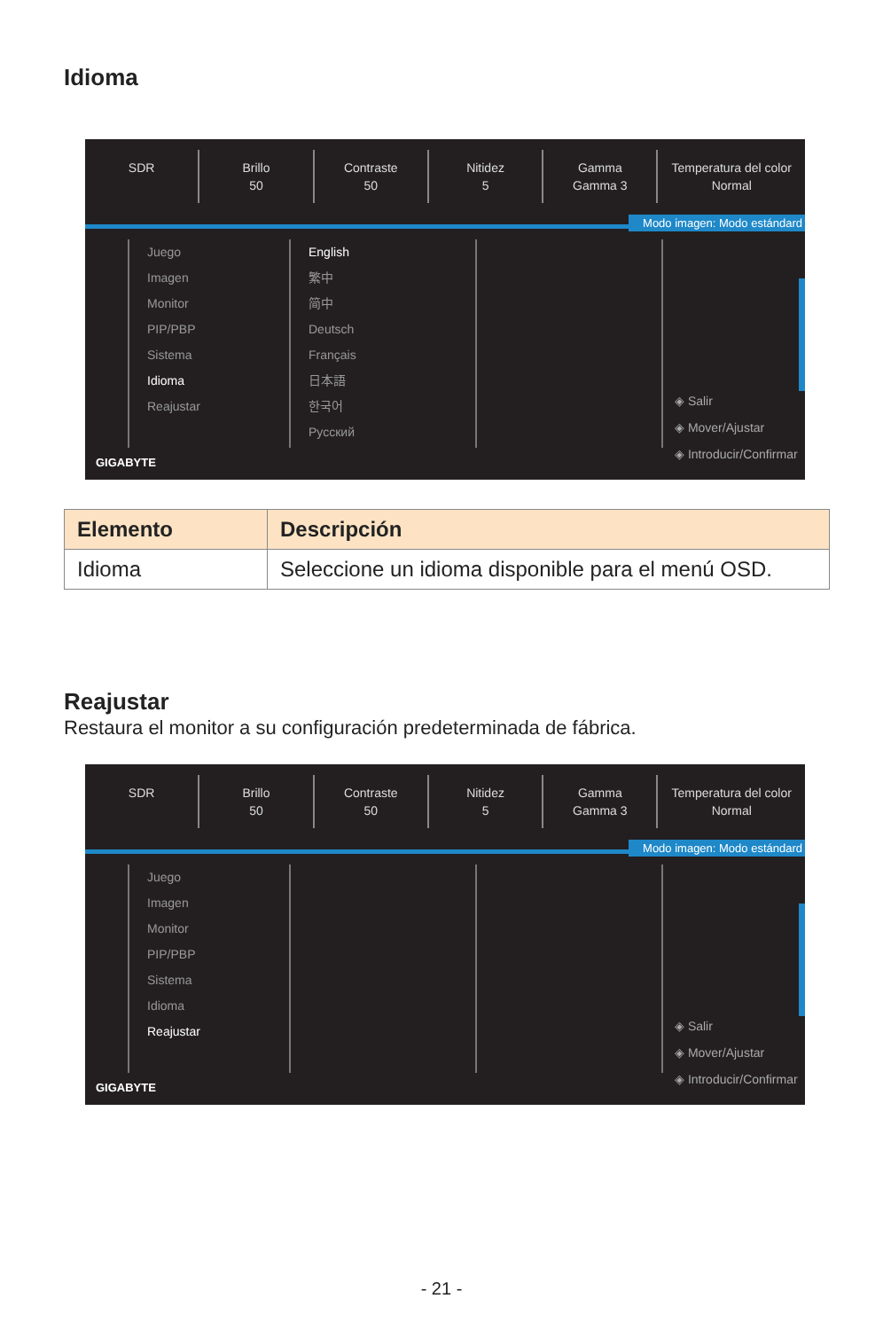Idioma
SDR Brillo
50
Contraste
50
Nitidez
5
Gamma
Gamma 3
Temperatura del color
Normal
Modo imagen: Modo estándard
Juego
Imagen
Monitor
PIP/PBP
Sistema
Idioma
Reajustar
English
繁中
简中
Deutsch
Français
日本語
한국어
Русский
◈ Salir
◈ Mover/Ajustar
◈ Introducir/Confirmar
GIGABYTE
| Elemento | Descripción |
| --- | --- |
| Idioma | Seleccione un idioma disponible para el menú OSD. |
Reajustar
Restaura el monitor a su configuración predeterminada de fábrica.
SDR Brillo
50
Contraste
50
Nitidez
5
Gamma
Gamma 3
Temperatura del color
Normal
Modo imagen: Modo estándard
Juego
Imagen
Monitor
PIP/PBP
Sistema
Idioma
Reajustar
◈ Salir
◈ Mover/Ajustar
◈ Introducir/Confirmar
GIGABYTE
- 21 -